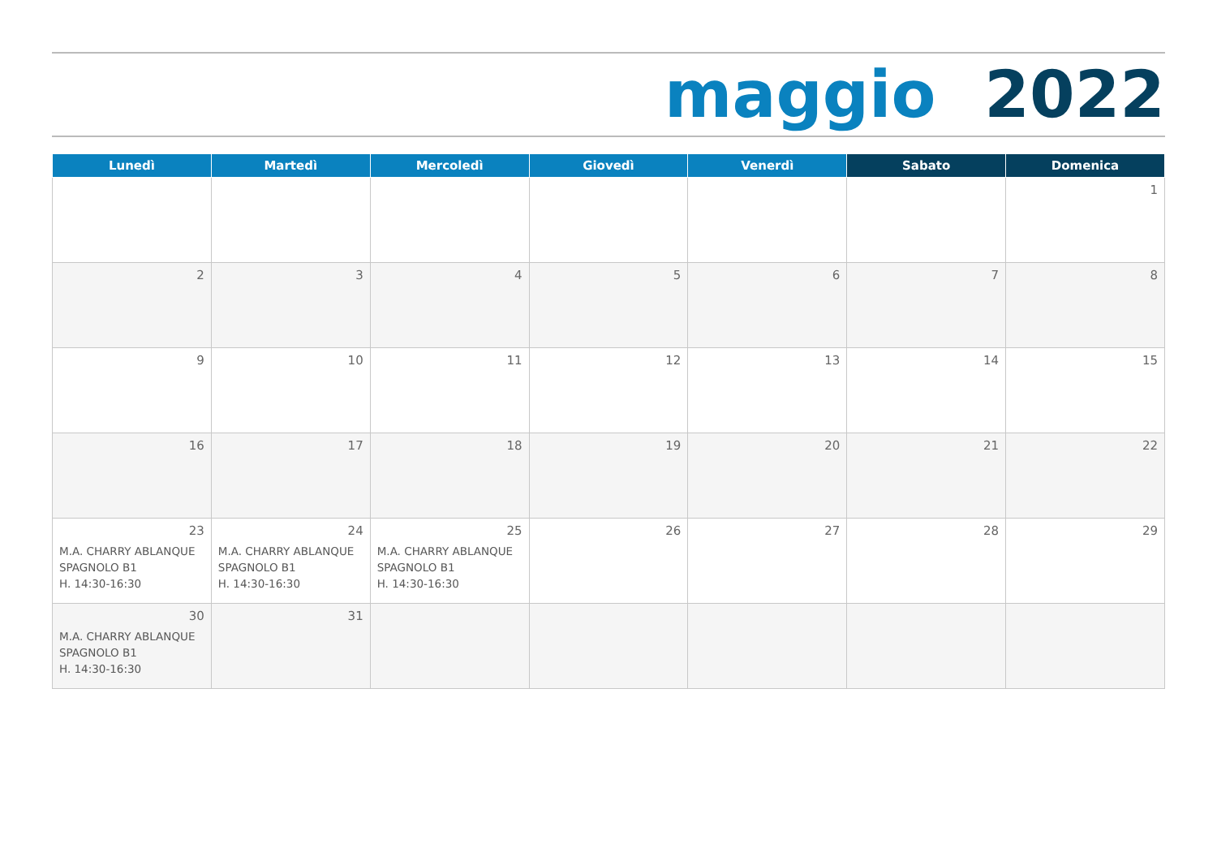maggio 2022
| Lunedì | Martedì | Mercoledì | Giovedì | Venerdì | Sabato | Domenica |
| --- | --- | --- | --- | --- | --- | --- |
| | | | | | | 1 |
| 2 | 3 | 4 | 5 | 6 | 7 | 8 |
| 9 | 10 | 11 | 12 | 13 | 14 | 15 |
| 16 | 17 | 18 | 19 | 20 | 21 | 22 |
| 23 M.A. CHARRY ABLANQUE SPAGNOLO B1 H. 14:30-16:30 | 24 M.A. CHARRY ABLANQUE SPAGNOLO B1 H. 14:30-16:30 | 25 M.A. CHARRY ABLANQUE SPAGNOLO B1 H. 14:30-16:30 | 26 | 27 | 28 | 29 |
| 30 M.A. CHARRY ABLANQUE SPAGNOLO B1 H. 14:30-16:30 | 31 | | | | | |